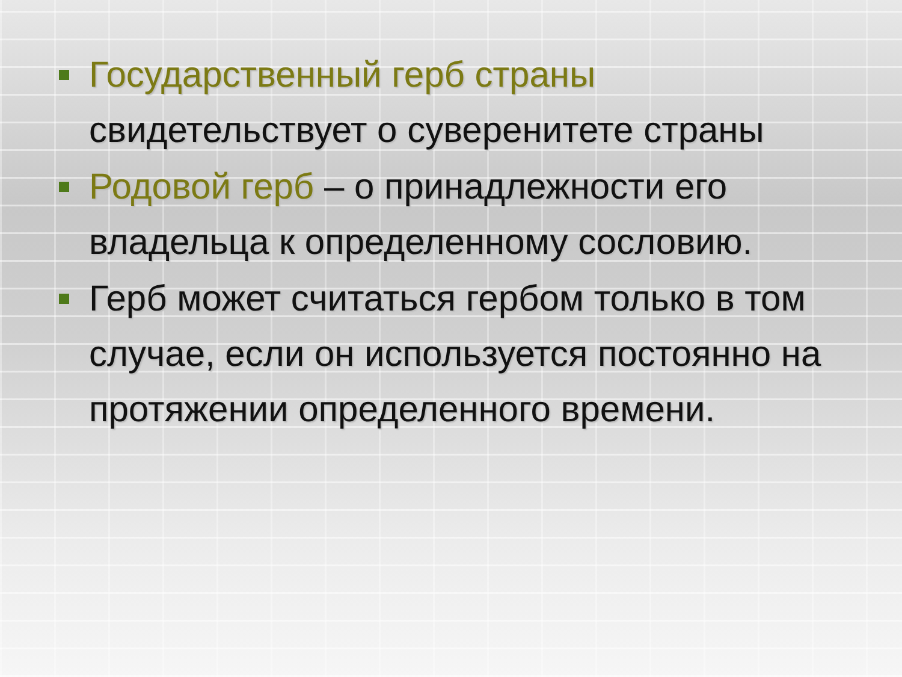Государственный герб страны свидетельствует о суверенитете страны
Родовой герб – о принадлежности его владельца к определенному сословию.
Герб может считаться гербом только в том случае, если он используется постоянно на протяжении определенного времени.